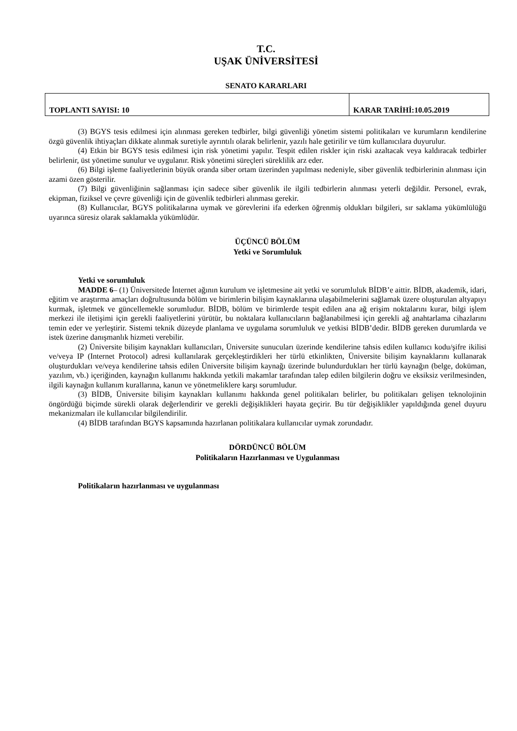T.C.
UŞAK ÜNİVERSİTESİ
SENATO KARARLARI
| TOPLANTI SAYISI: 10 | KARAR TARİHİ:10.05.2019 |
(3) BGYS tesis edilmesi için alınması gereken tedbirler, bilgi güvenliği yönetim sistemi politikaları ve kurumların kendilerine özgü güvenlik ihtiyaçları dikkate alınmak suretiyle ayrıntılı olarak belirlenir, yazılı hale getirilir ve tüm kullanıcılara duyurulur.
(4) Etkin bir BGYS tesis edilmesi için risk yönetimi yapılır. Tespit edilen riskler için riski azaltacak veya kaldıracak tedbirler belirlenir, üst yönetime sunulur ve uygulanır. Risk yönetimi süreçleri süreklilik arz eder.
(6) Bilgi işleme faaliyetlerinin büyük oranda siber ortam üzerinden yapılması nedeniyle, siber güvenlik tedbirlerinin alınması için azami özen gösterilir.
(7) Bilgi güvenliğinin sağlanması için sadece siber güvenlik ile ilgili tedbirlerin alınması yeterli değildir. Personel, evrak, ekipman, fiziksel ve çevre güvenliği için de güvenlik tedbirleri alınması gerekir.
(8) Kullanıcılar, BGYS politikalarına uymak ve görevlerini ifa ederken öğrenmiş oldukları bilgileri, sır saklama yükümlülüğü uyarınca süresiz olarak saklamakla yükümlüdür.
ÜÇÜNCÜ BÖLÜM
Yetki ve Sorumluluk
Yetki ve sorumluluk
MADDE 6– (1) Üniversitede İnternet ağının kurulum ve işletmesine ait yetki ve sorumluluk BİDB’e aittir. BİDB, akademik, idari, eğitim ve araştırma amaçları doğrultusunda bölüm ve birimlerin bilişim kaynaklarına ulaşabilmelerini sağlamak üzere oluşturulan altyapıyı kurmak, işletmek ve güncellemekle sorumludur. BİDB, bölüm ve birimlerde tespit edilen ana ağ erişim noktalarını kurar, bilgi işlem merkezi ile iletişimi için gerekli faaliyetlerini yürütür, bu noktalara kullanıcıların bağlanabilmesi için gerekli ağ anahtarlama cihazlarını temin eder ve yerleştirir. Sistemi teknik düzeyde planlama ve uygulama sorumluluk ve yetkisi BİDB’dedir. BİDB gereken durumlarda ve istek üzerine danışmanlık hizmeti verebilir.
(2) Üniversite bilişim kaynakları kullanıcıları, Üniversite sunucuları üzerinde kendilerine tahsis edilen kullanıcı kodu/şifre ikilisi ve/veya IP (Internet Protocol) adresi kullanılarak gerçekleştirdikleri her türlü etkinlikten, Üniversite bilişim kaynaklarını kullanarak oluşturdukları ve/veya kendilerine tahsis edilen Üniversite bilişim kaynağı üzerinde bulundurdukları her türlü kaynağın (belge, doküman, yazılım, vb.) içeriğinden, kaynağın kullanımı hakkında yetkili makamlar tarafından talep edilen bilgilerin doğru ve eksiksiz verilmesinden, ilgili kaynağın kullanım kurallarına, kanun ve yönetmeliklere karşı sorumludur.
(3) BİDB, Üniversite bilişim kaynakları kullanımı hakkında genel politikaları belirler, bu politikaları gelişen teknolojinin öngördüğü biçimde sürekli olarak değerlendirir ve gerekli değişiklikleri hayata geçirir. Bu tür değişiklikler yapıldığında genel duyuru mekanizmaları ile kullanıcılar bilgilendirilir.
(4) BİDB tarafından BGYS kapsamında hazırlanan politikalara kullanıcılar uymak zorundadır.
DÖRDÜNCÜ BÖLÜM
Politikaların Hazırlanması ve Uygulanması
Politikaların hazırlanması ve uygulanması